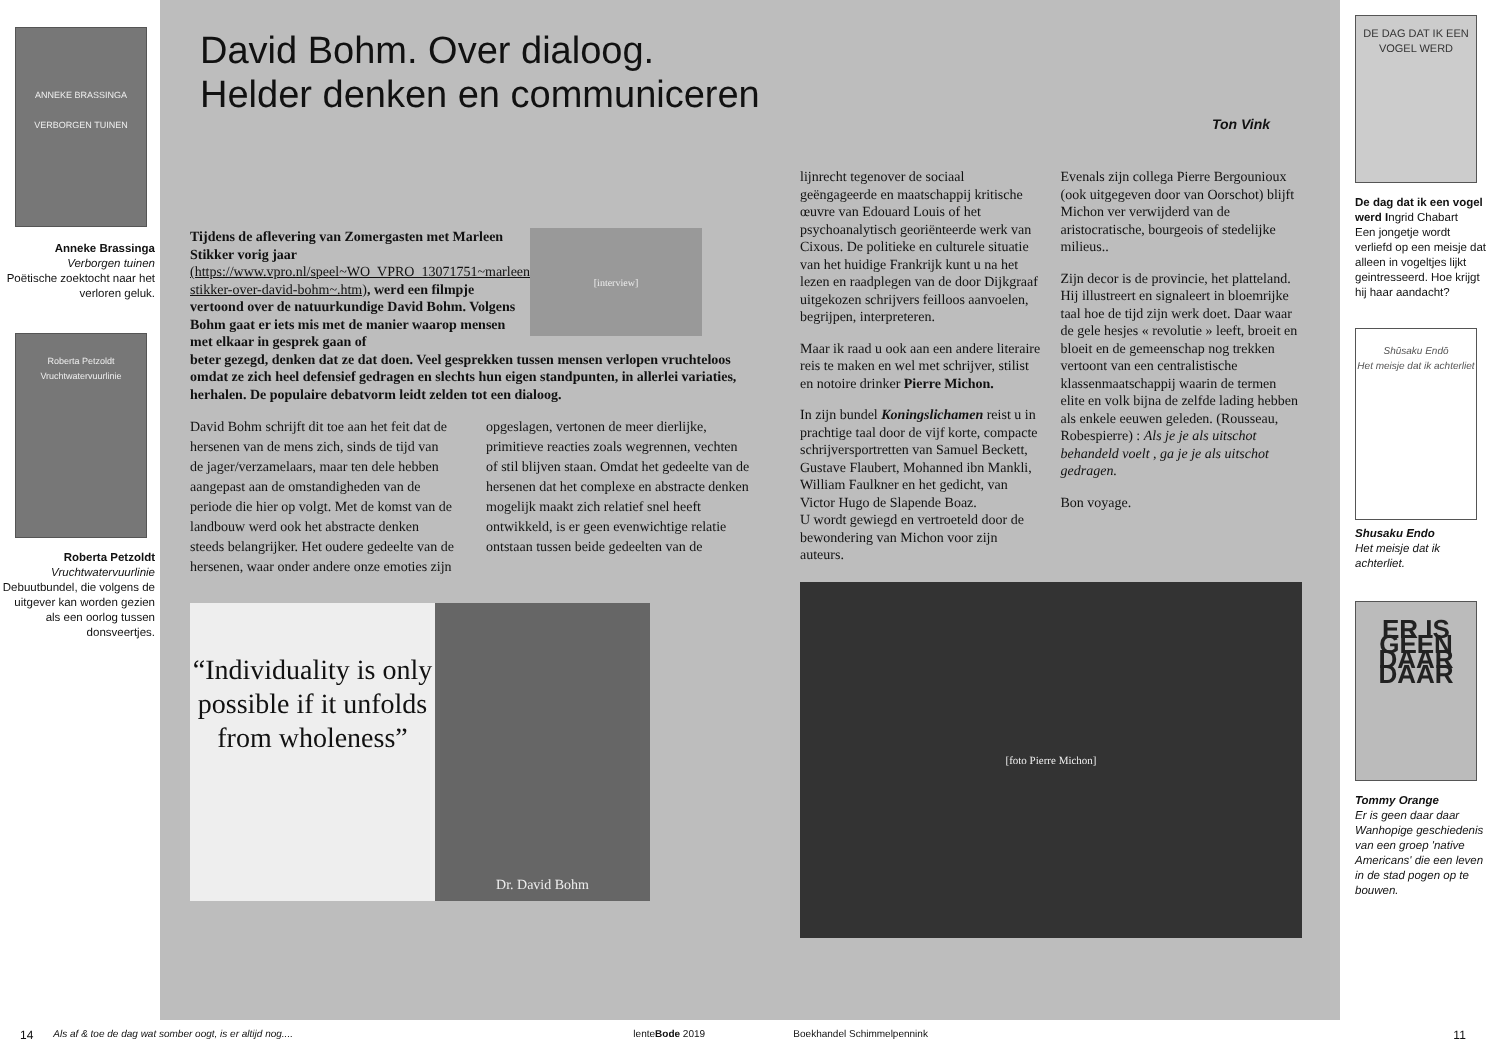ANNEKE BRASSINGA
VERBORGEN TUINEN
Anneke Brassinga
Verborgen tuinen
Poëtische zoektocht naar het verloren geluk.
Roberta Petzoldt
Vruchtwatervuurlinie
Roberta Petzoldt
Vruchtwatervuurlinie
Debuutbundel, die volgens de uitgever kan worden gezien als een oorlog tussen donsveertjes.
David Bohm. Over dialoog.
Helder denken en communiceren
Ton Vink
Tijdens de aflevering van Zomergasten met Marleen Stikker vorig jaar (https://www.vpro.nl/speel~WO_VPRO_13071751~marleen-stikker-over-david-bohm~.htm), werd een filmpje vertoond over de natuurkundige David Bohm. Volgens Bohm gaat er iets mis met de manier waarop mensen met elkaar in gesprek gaan of
[interview]
beter gezegd, denken dat ze dat doen. Veel gesprekken tussen mensen verlopen vruchteloos omdat ze zich heel defensief gedragen en slechts hun eigen standpunten, in allerlei variaties, herhalen. De populaire debatvorm leidt zelden tot een dialoog.
David Bohm schrijft dit toe aan het feit dat de hersenen van de mens zich, sinds de tijd van de jager/verzamelaars, maar ten dele hebben aangepast aan de omstandigheden van de periode die hier op volgt. Met de komst van de landbouw werd ook het abstracte denken steeds belangrijker. Het oudere gedeelte van de hersenen, waar onder andere onze emoties zijn opgeslagen, vertonen de meer dierlijke, primitieve reacties zoals wegrennen, vechten of stil blijven staan. Omdat het gedeelte van de hersenen dat het complexe en abstracte denken mogelijk maakt zich relatief snel heeft ontwikkeld, is er geen evenwichtige relatie ontstaan tussen beide gedeelten van de
“Individuality is only possible if it unfolds from wholeness”
Dr. David Bohm
lijnrecht tegenover de sociaal geëngageerde en maatschappij kritische œuvre van Edouard Louis of het psychoanalytisch georiënteerde werk van Cixous. De politieke en culturele situatie van het huidige Frankrijk kunt u na het lezen en raadplegen van de door Dijkgraaf uitgekozen schrijvers feilloos aanvoelen, begrijpen, interpreteren.
Maar ik raad u ook aan een andere literaire reis te maken en wel met schrijver, stilist en notoire drinker Pierre Michon.
In zijn bundel Koningslichamen reist u in prachtige taal door de vijf korte, compacte schrijversportretten van Samuel Beckett, Gustave Flaubert, Mohanned ibn Mankli, William Faulkner en het gedicht, van Victor Hugo de Slapende Boaz.
U wordt gewiegd en vertroeteld door de bewondering van Michon voor zijn auteurs.
Evenals zijn collega Pierre Bergounioux (ook uitgegeven door van Oorschot) blijft Michon ver verwijderd van de aristocratische, bourgeois of stedelijke milieus..
Zijn decor is de provincie, het platteland. Hij illustreert en signaleert in bloemrijke taal hoe de tijd zijn werk doet. Daar waar de gele hesjes « revolutie » leeft, broeit en bloeit en de gemeenschap nog trekken vertoont van een centralistische klassenmaatschappij waarin de termen elite en volk bijna de zelfde lading hebben als enkele eeuwen geleden. (Rousseau, Robespierre) : Als je je als uitschot behandeld voelt , ga je je als uitschot gedragen.
Bon voyage.
[foto Pierre Michon]
DE DAG DAT IK EEN VOGEL WERD
De dag dat ik een vogel werd Ingrid Chabart
Een jongetje wordt verliefd op een meisje dat alleen in vogeltjes lijkt geintresseerd. Hoe krijgt hij haar aandacht?
Shūsaku Endō
Het meisje dat ik achterliet
Shusaku Endo
Het meisje dat ik achterliet.
ER IS GEEN DAAR DAAR
Tommy Orange
Er is geen daar daar
Wanhopige geschiedenis van een groep 'native Americans' die een leven in de stad pogen op te bouwen.
14 Als af & toe de dag wat somber oogt, is er altijd nog.... lenteBode 2019 Boekhandel Schimmelpennink 11